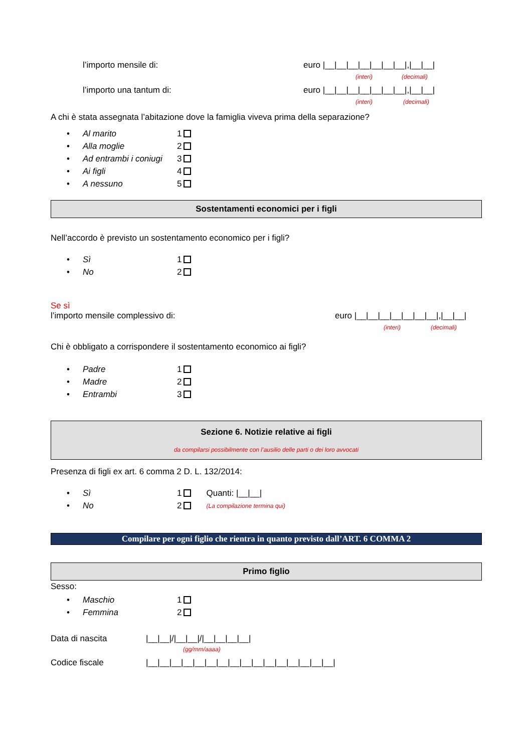l’importo mensile di: euro |__|__|__|__|__|__|__|,|__|__|
(interi) (decimali)
l’importo una tantum di: euro |__|__|__|__|__|__|__|,|__|__|
(interi) (decimali)
A chi è stata assegnata l’abitazione dove la famiglia viveva prima della separazione?
• Al marito 1
• Alla moglie 2
• Ad entrambi i coniugi 3
• Ai figli 4
• A nessuno 5
Sostentamenti economici per i figli
Nell’accordo è previsto un sostentamento economico per i figli?
• Sì 1
• No 2
Se sì
l’importo mensile complessivo di: euro |__|__|__|__|__|__|__|,|__|__|
(interi) (decimali)
Chi è obbligato a corrispondere il sostentamento economico ai figli?
• Padre 1
• Madre 2
• Entrambi 3
Sezione 6. Notizie relative ai figli
da compilarsi possibilmente con l’ausilio delle parti o dei loro avvocati
Presenza di figli ex art. 6 comma 2 D. L. 132/2014:
• Sì 1 Quanti: |__|__|
• No 2 (La compilazione termina qui)
Compilare per ogni figlio che rientra in quanto previsto dall’ART. 6 COMMA 2
Primo figlio
Sesso:
• Maschio 1
• Femmina 2
Data di nascita |__|__|/|__|__|/|__|__|__|__|
(gg/mm/aaaa)
Codice fiscale |__|__|__|__|__|__|__|__|__|__|__|__|__|__|__|__|